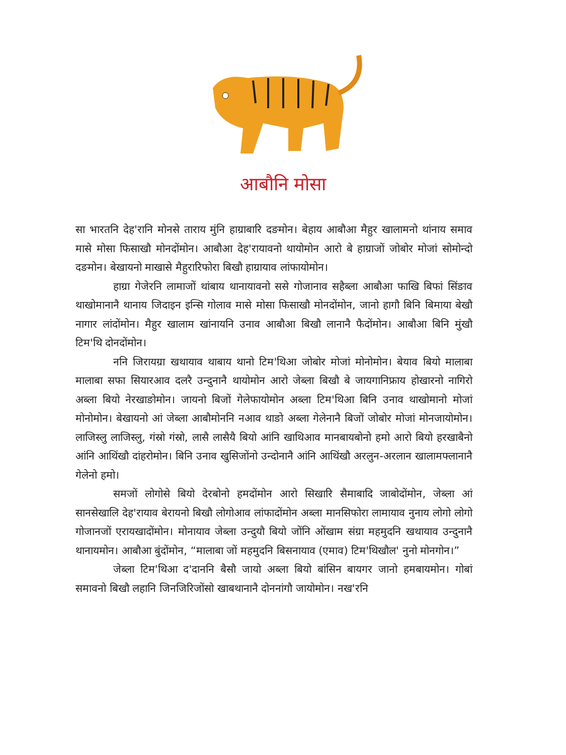आबौनि मोसा
सा भारतनि देह'रानि मोनसे ताराय मुंनि हाग्राबारि दङमोन। बेहाय आबौआ मैहुर खालामनो थांनाय समाव मासे मोसा फिसाखौ मोनदोंमोन। आबौआ देह'रायावनो थायोमोन आरो बे हाग्राजों जोबोर मोजां सोमोन्दो दङमोन। बेखायनो माखासे मैहुरारिफोरा बिखौ हाग्रायाव लांफायोमोन।
हाग्रा गेजेरनि लामाजों थांबाय थानायावनो ससे गोजानाव सहैब्ला आबौआ फाखि बिफां सिंङाव थाखोमानानै थानाय जिदाइन इन्सि गोलाव मासे मोसा फिसाखौ मोनदोंमोन, जानो हागौ बिनि बिमाया बेखौ नागार लांदोंमोन। मैहुर खालाम खांनायनि उनाव आबौआ बिखौ लानानै फैदोंमोन। आबौआ बिनि मुंखौ टिम'थि दोनदोंमोन।
ननि जिरायग्रा खथायाव थाबाय थानो टिम'थिआ जोबोर मोजां मोनोमोन। बेयाव बियो मालाबा मालाबा सफा सियारआव दलरै उन्दुनानै थायोमोन आरो जेब्ला बिखौ बे जायगानिफ्राय होखारनो नागिरो अब्ला बियो नेरखाङोमोन। जायनो बिजों गेलेफायोमोन अब्ला टिम'थिआ बिनि उनाव थाखोमानो मोजां मोनोमोन। बेखायनो आं जेब्ला आबौमोननि नआव थाङो अब्ला गेलेनानै बिजों जोबोर मोजां मोनजायोमोन। लाजिस्लु लाजिस्लु, गंस्रो गंस्रो, लासै लासैयै बियो आंनि खाथिआव मानबायबोनो हमो आरो बियो हरखाबैनो आंनि आथिंखौ दांहरोमोन। बिनि उनाव खुसिजोंनो उन्दोनानै आंनि आथिंखौ अरलुन-अरलान खालामफ्लानानै गेलेनो हमो।
समजों लोगोसे बियो देरबोनो हमदोंमोन आरो सिखारि सैमाबादि जाबोदोंमोन, जेब्ला आं सानसेखालि देह'रायाव बेरायनो बिखौ लोगोआव लांफादोंमोन अब्ला मानसिफोरा लामायाव नुनाय लोगो लोगो गोजानजों एरायखादोंमोन। मोनायाव जेब्ला उन्दुयौ बियो जोंनि ओंखाम संग्रा महमुदनि खथायाव उन्दुनानै थानायमोन। आबौआ बुंदोंमोन, “मालाबा जों महमुदनि बिसनायाव (एमाव) टिम'थिखौल' नुनो मोनगोन।”
जेब्ला टिम'थिआ द'दाननि बैसौ जायो अब्ला बियो बांसिन बायगर जानो हमबायमोन। गोबां समावनो बिखौ लहानि जिनजिरिजोंसो खाबथानानै दोननांगौ जायोमोन। नख'रनि